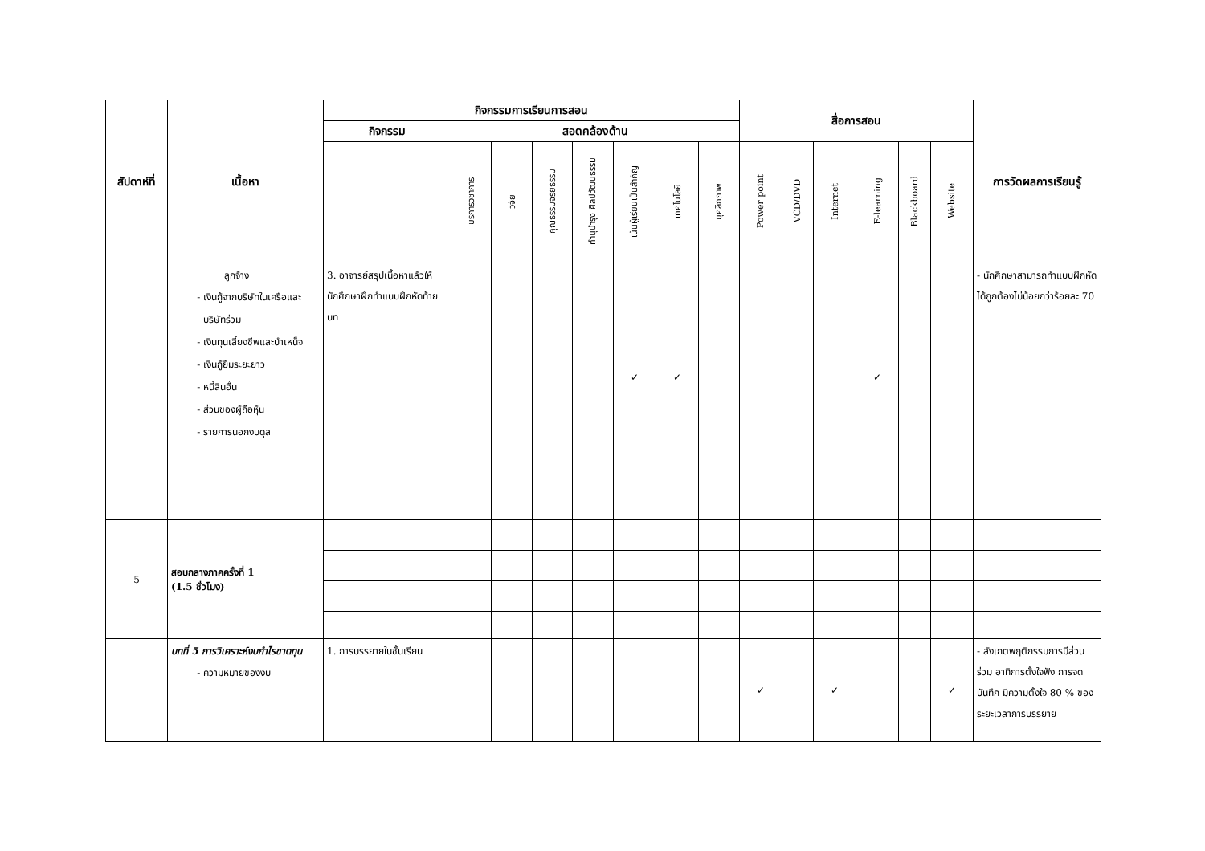| สัปดาห์ที่ | เนื้อหา | กิจกรรมการเรียนการสอน | | | | | | | | สื่อการสอน | | | | | | การวัดผลการเรียนรู้ |
| --- | --- | --- | --- | --- | --- | --- | --- | --- | --- | --- | --- | --- | --- | --- | --- | --- |
| | | กิจกรรม | สอดคล้องด้าน | | | | | | | | | | | | | |
| | | | บริการวิชาการ | วิจัย | คุณธรรมจริยธรรม | ทำนุบำรุง ศิลปวัฒนธรรม | เน้นผู้เรียนเป็นสำคัญ | เทคโนโลยี | บุคลิกภาพ | Power point | VCD/DVD | Internet | E-learning | Blackboard | Website | |
| | ลูกจ้าง เงินกู้จากบริษัทในเครือและบริษัทร่วม เงินทุนเลี้ยงชีพและบำเหน็จ เงินกู้ยืมระยะยาว หนี้สินอื่น ส่วนของผู้ถือหุ้น รายการนอกงบดุล | 3. อาจารย์สรุปเนื้อหาแล้วให้นักศึกษาฝึกทำแบบฝึกหัดท้ายบท | | | | | ✓ | ✓ | | | | | ✓ | | | - นักศึกษาสามารถทำแบบฝึกหัดได้ถูกต้องไม่น้อยกว่าร้อยละ 70 |
| 5 | สอบกลางภาคครั้งที่ 1 (1.5 ชั่วโมง) | | | | | | | | | | | | | | | |
| | บทที่ 5 การวิเคราะห์งบกำไรขาดทุน ความหมายของงบ | 1. การบรรยายในชั้นเรียน | | | | | | | | ✓ | | ✓ | | | ✓ | - สังเกตพฤติกรรมการมีส่วนร่วม อาทิการตั้งใจฟัง การจดบันทึก มีความตั้งใจ 80 % ของระยะเวลาการบรรยาย |